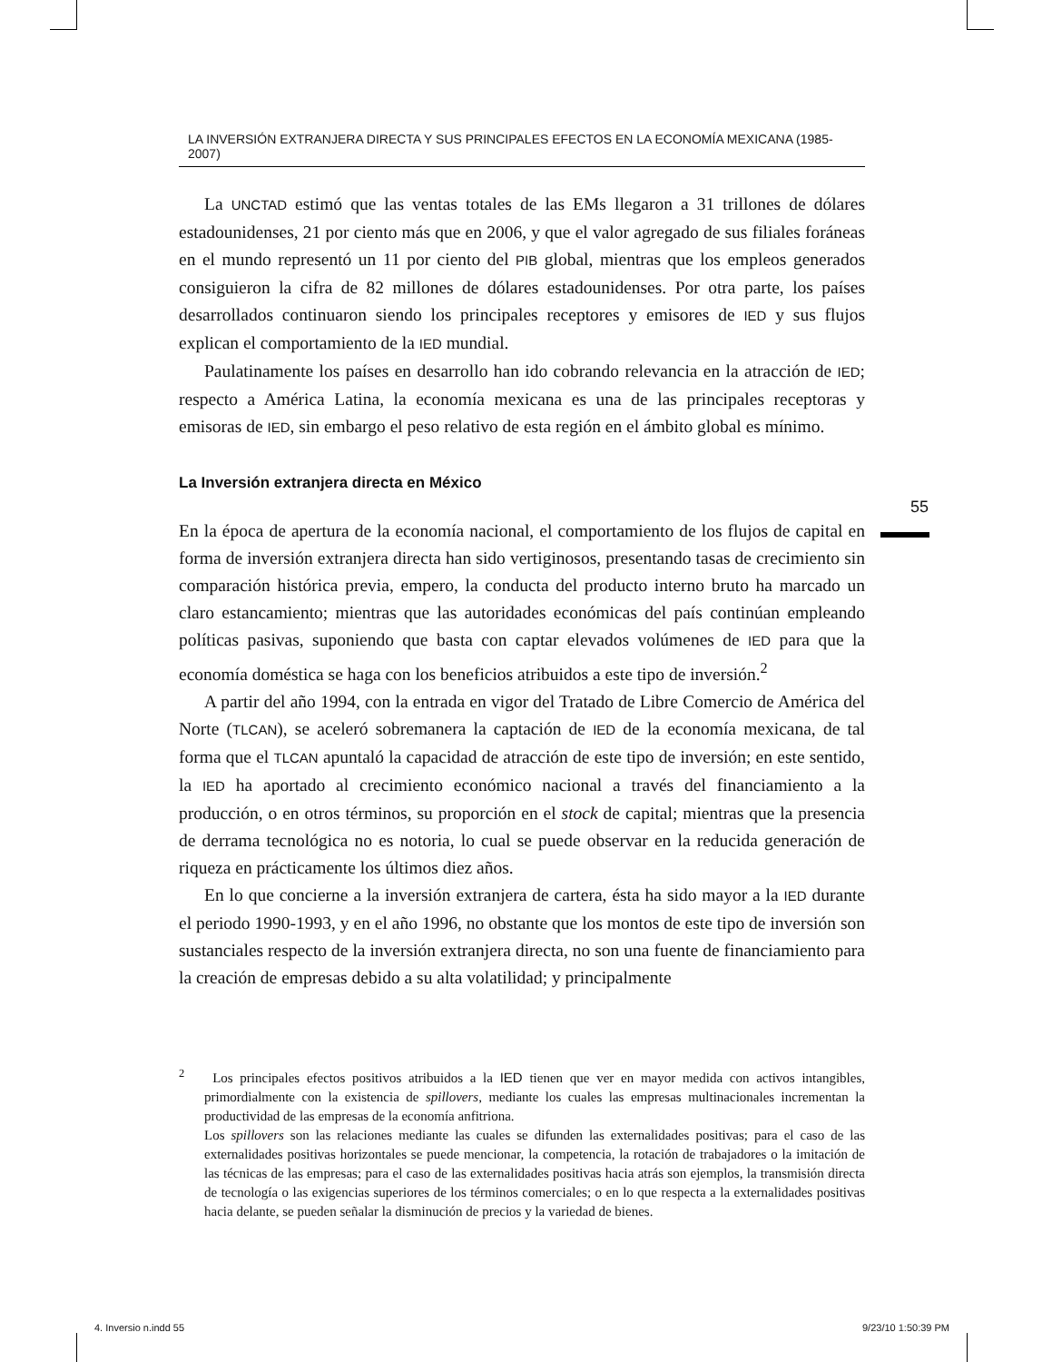LA INVERSIÓN EXTRANJERA DIRECTA Y SUS PRINCIPALES EFECTOS EN LA ECONOMÍA MEXICANA (1985-2007)
La UNCTAD estimó que las ventas totales de las EMs llegaron a 31 trillones de dólares estadounidenses, 21 por ciento más que en 2006, y que el valor agregado de sus filiales foráneas en el mundo representó un 11 por ciento del PIB global, mientras que los empleos generados consiguieron la cifra de 82 millones de dólares estadounidenses. Por otra parte, los países desarrollados continuaron siendo los principales receptores y emisores de IED y sus flujos explican el comportamiento de la IED mundial.
Paulatinamente los países en desarrollo han ido cobrando relevancia en la atracción de IED; respecto a América Latina, la economía mexicana es una de las principales receptoras y emisoras de IED, sin embargo el peso relativo de esta región en el ámbito global es mínimo.
La Inversión extranjera directa en México
En la época de apertura de la economía nacional, el comportamiento de los flujos de capital en forma de inversión extranjera directa han sido vertiginosos, presentando tasas de crecimiento sin comparación histórica previa, empero, la conducta del producto interno bruto ha marcado un claro estancamiento; mientras que las autoridades económicas del país continúan empleando políticas pasivas, suponiendo que basta con captar elevados volúmenes de IED para que la economía doméstica se haga con los beneficios atribuidos a este tipo de inversión.<sup>2</sup>
A partir del año 1994, con la entrada en vigor del Tratado de Libre Comercio de América del Norte (TLCAN), se aceleró sobremanera la captación de IED de la economía mexicana, de tal forma que el TLCAN apuntaló la capacidad de atracción de este tipo de inversión; en este sentido, la IED ha aportado al crecimiento económico nacional a través del financiamiento a la producción, o en otros términos, su proporción en el stock de capital; mientras que la presencia de derrama tecnológica no es notoria, lo cual se puede observar en la reducida generación de riqueza en prácticamente los últimos diez años.
En lo que concierne a la inversión extranjera de cartera, ésta ha sido mayor a la IED durante el periodo 1990-1993, y en el año 1996, no obstante que los montos de este tipo de inversión son sustanciales respecto de la inversión extranjera directa, no son una fuente de financiamiento para la creación de empresas debido a su alta volatilidad; y principalmente
<sup>2</sup> Los principales efectos positivos atribuidos a la IED tienen que ver en mayor medida con activos intangibles, primordialmente con la existencia de spillovers, mediante los cuales las empresas multinacionales incrementan la productividad de las empresas de la economía anfitriona.
Los spillovers son las relaciones mediante las cuales se difunden las externalidades positivas; para el caso de las externalidades positivas horizontales se puede mencionar, la competencia, la rotación de trabajadores o la imitación de las técnicas de las empresas; para el caso de las externalidades positivas hacia atrás son ejemplos, la transmisión directa de tecnología o las exigencias superiores de los términos comerciales; o en lo que respecta a la externalidades positivas hacia delante, se pueden señalar la disminución de precios y la variedad de bienes.
55
4. Inversio n.indd 55 9/23/10 1:50:39 PM